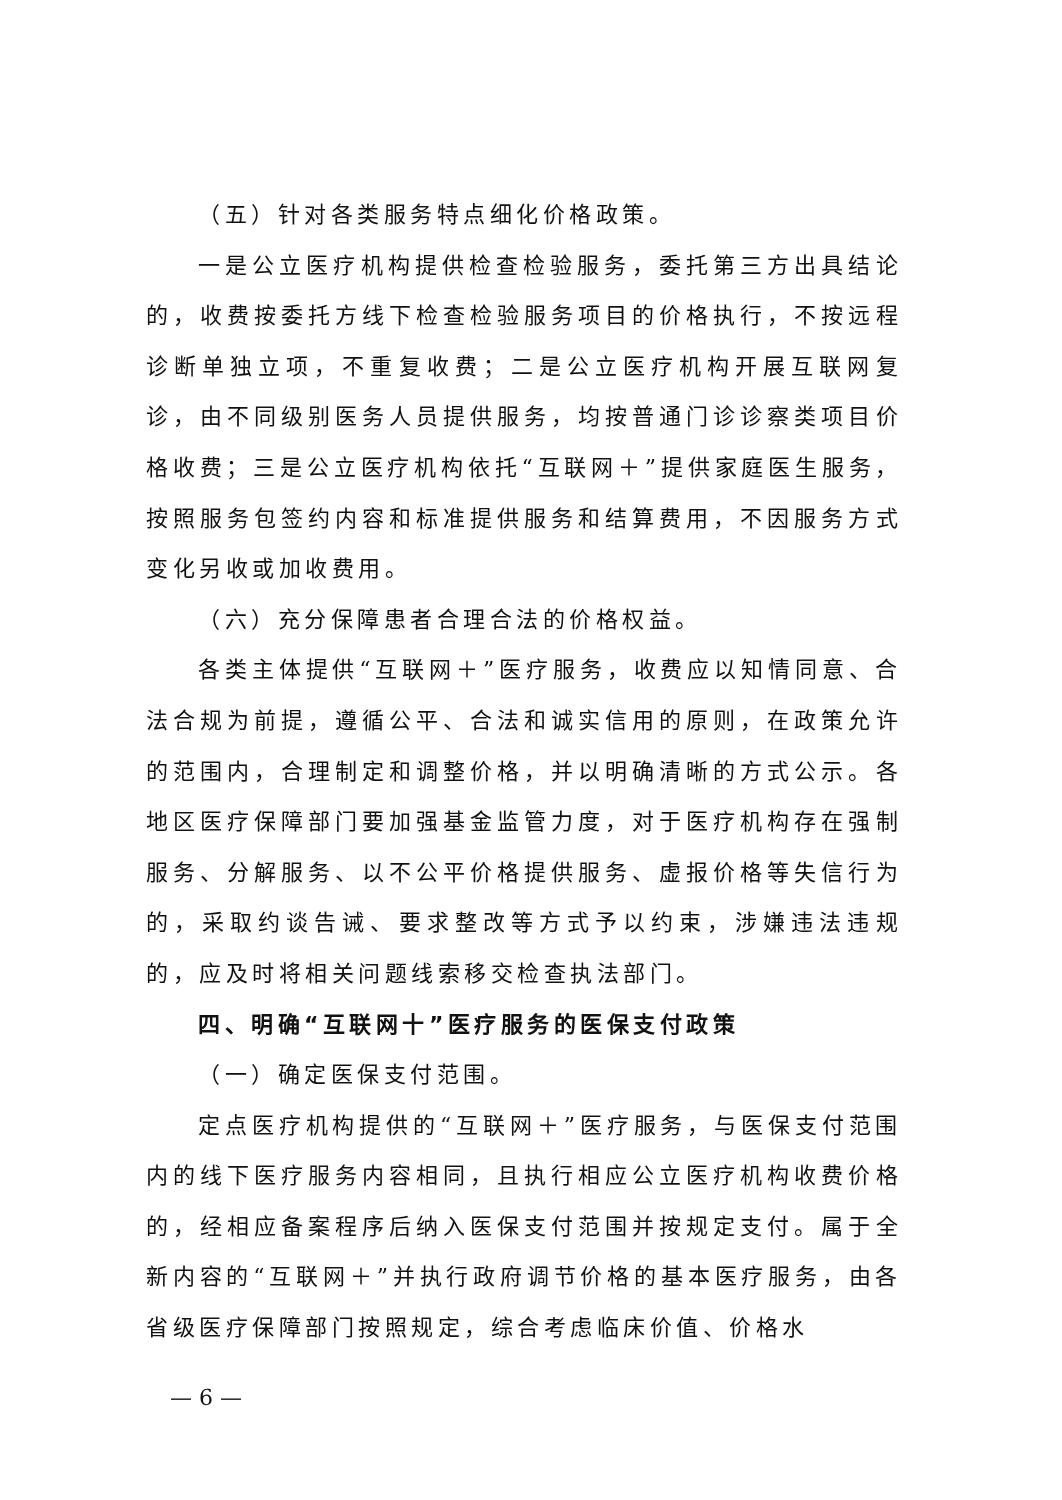（五）针对各类服务特点细化价格政策。
一是公立医疗机构提供检查检验服务，委托第三方出具结论的，收费按委托方线下检查检验服务项目的价格执行，不按远程诊断单独立项，不重复收费；二是公立医疗机构开展互联网复诊，由不同级别医务人员提供服务，均按普通门诊诊察类项目价格收费；三是公立医疗机构依托“互联网＋”提供家庭医生服务，按照服务包签约内容和标准提供服务和结算费用，不因服务方式变化另收或加收费用。
（六）充分保障患者合理合法的价格权益。
各类主体提供“互联网＋”医疗服务，收费应以知情同意、合法合规为前提，遵循公平、合法和诚实信用的原则，在政策允许的范围内，合理制定和调整价格，并以明确清晰的方式公示。各地区医疗保障部门要加强基金监管力度，对于医疗机构存在强制服务、分解服务、以不公平价格提供服务、虚报价格等失信行为的，采取约谈告诫、要求整改等方式予以约束，涉嫌违法违规的，应及时将相关问题线索移交检查执法部门。
四、明确“互联网十”医疗服务的医保支付政策
（一）确定医保支付范围。
定点医疗机构提供的“互联网＋”医疗服务，与医保支付范围内的线下医疗服务内容相同，且执行相应公立医疗机构收费价格的，经相应备案程序后纳入医保支付范围并按规定支付。属于全新内容的“互联网＋”并执行政府调节价格的基本医疗服务，由各省级医疗保障部门按照规定，综合考虑临床价值、价格水
— 6 —